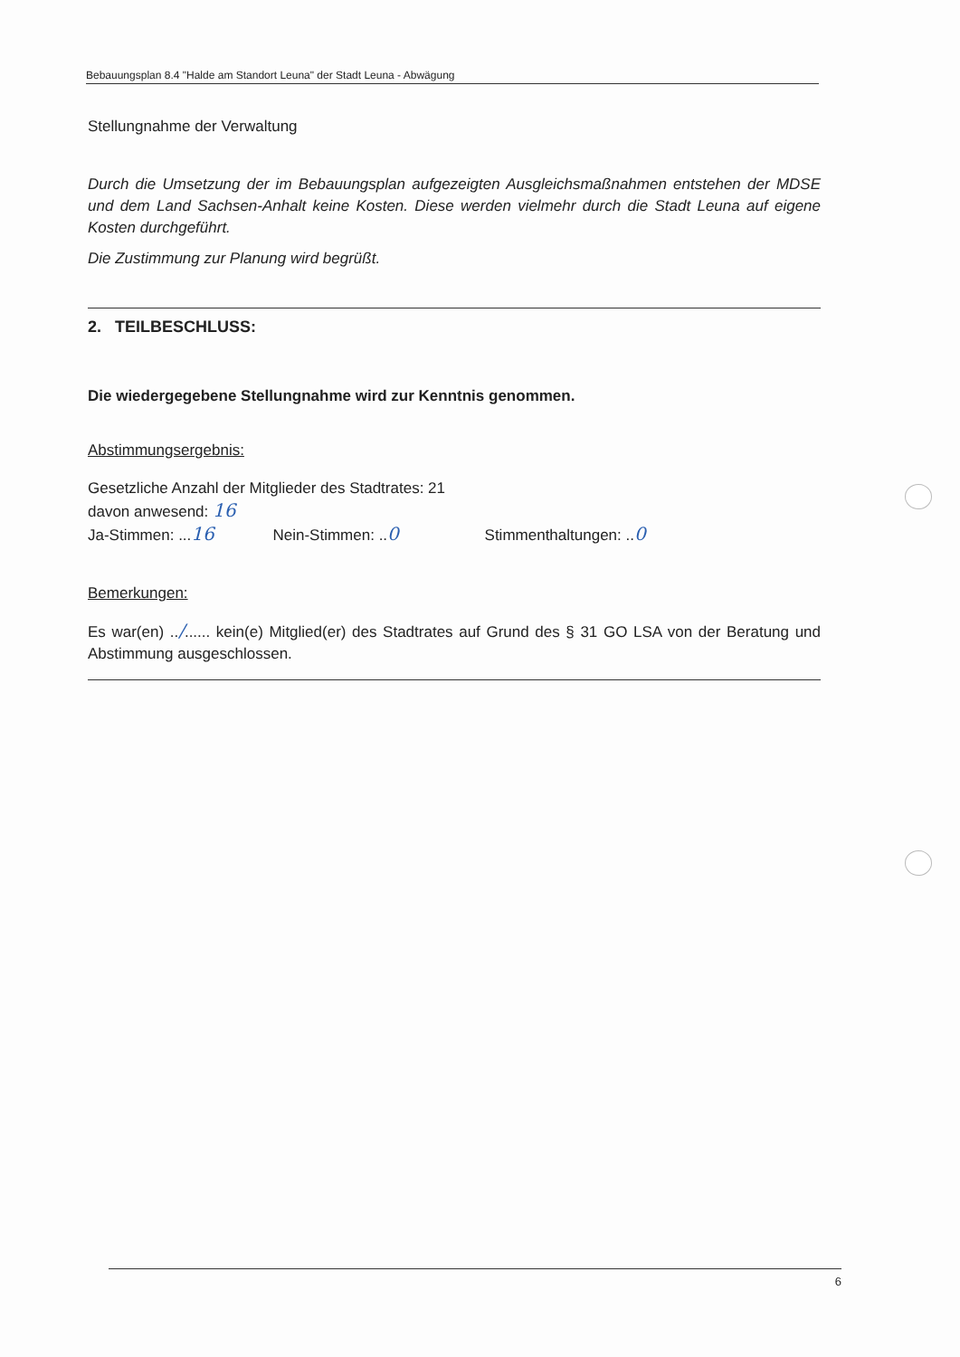Bebauungsplan 8.4 "Halde am Standort Leuna" der Stadt Leuna - Abwägung
Stellungnahme der Verwaltung
Durch die Umsetzung der im Bebauungsplan aufgezeigten Ausgleichsmaßnahmen entstehen der MDSE und dem Land Sachsen-Anhalt keine Kosten. Diese werden vielmehr durch die Stadt Leuna auf eigene Kosten durchgeführt.
Die Zustimmung zur Planung wird begrüßt.
2. TEILBESCHLUSS:
Die wiedergegebene Stellungnahme wird zur Kenntnis genommen.
Abstimmungsergebnis:
Gesetzliche Anzahl der Mitglieder des Stadtrates: 21
davon anwesend: 16
Ja-Stimmen: ...16 Nein-Stimmen: ..0 Stimmenthaltungen: ..0
Bemerkungen:
Es war(en) ../...... kein(e) Mitglied(er) des Stadtrates auf Grund des § 31 GO LSA von der Beratung und Abstimmung ausgeschlossen.
6